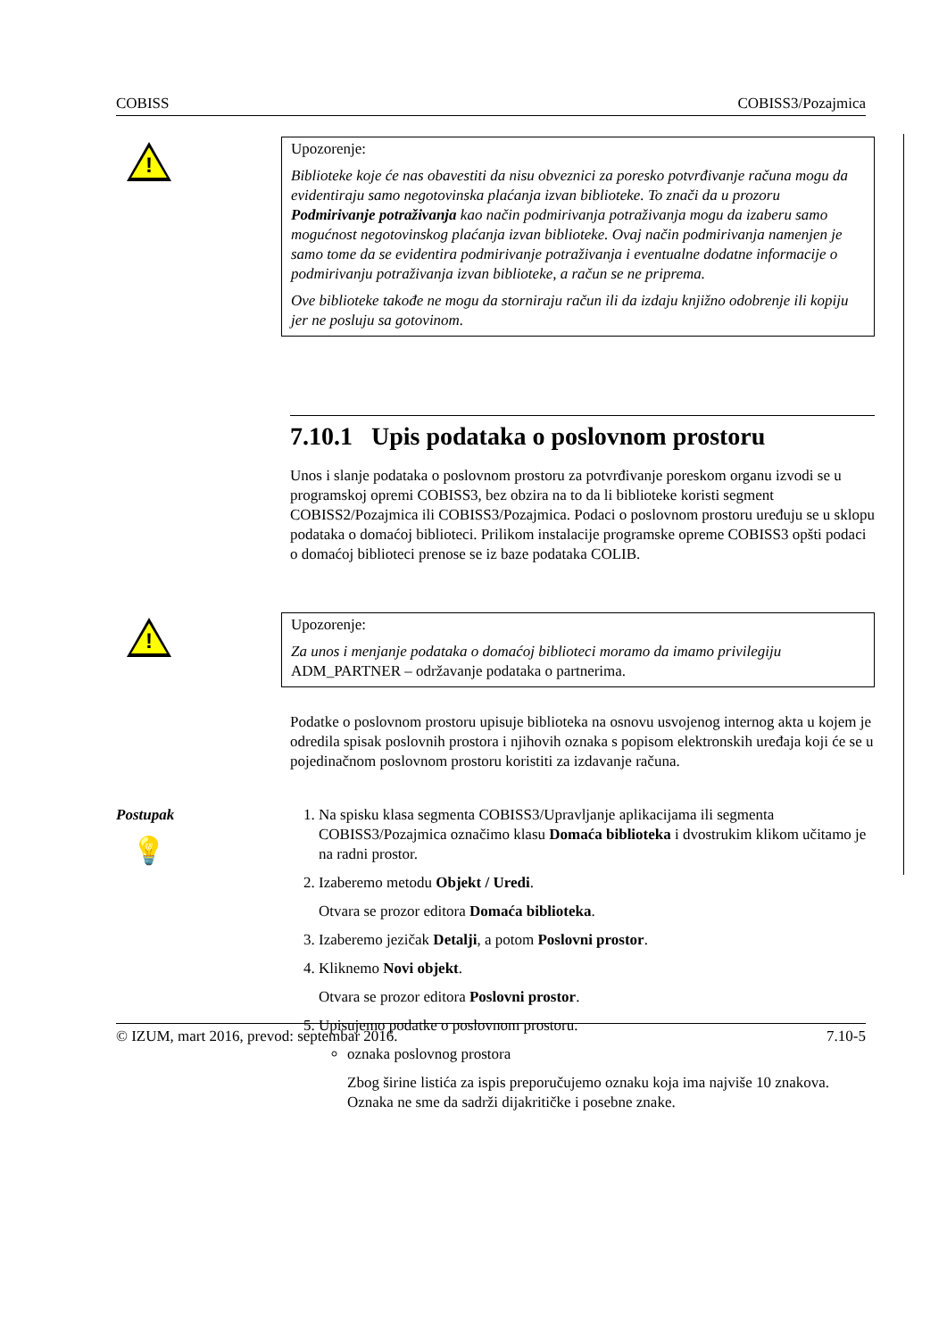COBISS COBISS3/Pozajmica
!
Upozorenje:
Biblioteke koje će nas obavestiti da nisu obveznici za poresko potvrđivanje računa mogu da evidentiraju samo negotovinska plaćanja izvan biblioteke. To znači da u prozoru Podmirivanje potraživanja kao način podmirivanja potraživanja mogu da izaberu samo mogućnost negotovinskog plaćanja izvan biblioteke. Ovaj način podmirivanja namenjen je samo tome da se evidentira podmirivanje potraživanja i eventualne dodatne informacije o podmirivanju potraživanja izvan biblioteke, a račun se ne priprema.
Ove biblioteke takođe ne mogu da storniraju račun ili da izdaju knjižno odobrenje ili kopiju jer ne posluju sa gotovinom.
7.10.1 Upis podataka o poslovnom prostoru
Unos i slanje podataka o poslovnom prostoru za potvrđivanje poreskom organu izvodi se u programskoj opremi COBISS3, bez obzira na to da li biblioteke koristi segment COBISS2/Pozajmica ili COBISS3/Pozajmica. Podaci o poslovnom prostoru uređuju se u sklopu podataka o domaćoj biblioteci. Prilikom instalacije programske opreme COBISS3 opšti podaci o domaćoj biblioteci prenose se iz baze podataka COLIB.
!
Upozorenje:
Za unos i menjanje podataka o domaćoj biblioteci moramo da imamo privilegiju ADM_PARTNER – održavanje podataka o partnerima.
Podatke o poslovnom prostoru upisuje biblioteka na osnovu usvojenog internog akta u kojem je odredila spisak poslovnih prostora i njihovih oznaka s popisom elektronskih uređaja koji će se u pojedinačnom poslovnom prostoru koristiti za izdavanje računa.
Postupak
💡
1. Na spisku klasa segmenta COBISS3/Upravljanje aplikacijama ili segmenta COBISS3/Pozajmica označimo klasu Domaća biblioteka i dvostrukim klikom učitamo je na radni prostor.
2. Izaberemo metodu Objekt / Uredi.
Otvara se prozor editora Domaća biblioteka.
3. Izaberemo jezičak Detalji, a potom Poslovni prostor.
4. Kliknemo Novi objekt.
Otvara se prozor editora Poslovni prostor.
5. Upisujemo podatke o poslovnom prostoru.
oznaka poslovnog prostora
Zbog širine listića za ispis preporučujemo oznaku koja ima najviše 10 znakova. Oznaka ne sme da sadrži dijakritičke i posebne znake.
© IZUM, mart 2016, prevod: septembar 2016. 7.10-5